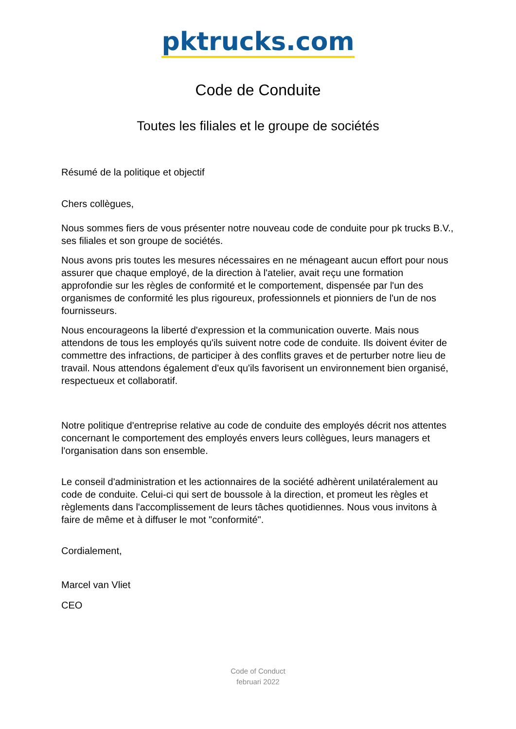pktrucks.com
Code de Conduite
Toutes les filiales et le groupe de sociétés
Résumé de la politique et objectif
Chers collègues,
Nous sommes fiers de vous présenter notre nouveau code de conduite pour pk trucks B.V., ses filiales et son groupe de sociétés.
Nous avons pris toutes les mesures nécessaires en ne ménageant aucun effort pour nous assurer que chaque employé, de la direction à l'atelier, avait reçu une formation approfondie sur les règles de conformité et le comportement, dispensée par l'un des organismes de conformité les plus rigoureux, professionnels et pionniers de l'un de nos fournisseurs.
Nous encourageons la liberté d'expression et la communication ouverte. Mais nous attendons de tous les employés qu'ils suivent notre code de conduite. Ils doivent éviter de commettre des infractions, de participer à des conflits graves et de perturber notre lieu de travail. Nous attendons également d'eux qu'ils favorisent un environnement bien organisé, respectueux et collaboratif.
Notre politique d'entreprise relative au code de conduite des employés décrit nos attentes concernant le comportement des employés envers leurs collègues, leurs managers et l'organisation dans son ensemble.
Le conseil d'administration et les actionnaires de la société adhèrent unilatéralement au code de conduite. Celui-ci qui sert de boussole à la direction, et promeut les règles et règlements dans l'accomplissement de leurs tâches quotidiennes. Nous vous invitons à faire de même et à diffuser le mot "conformité".
Cordialement,
Marcel van Vliet
CEO
Code of Conduct
februari 2022